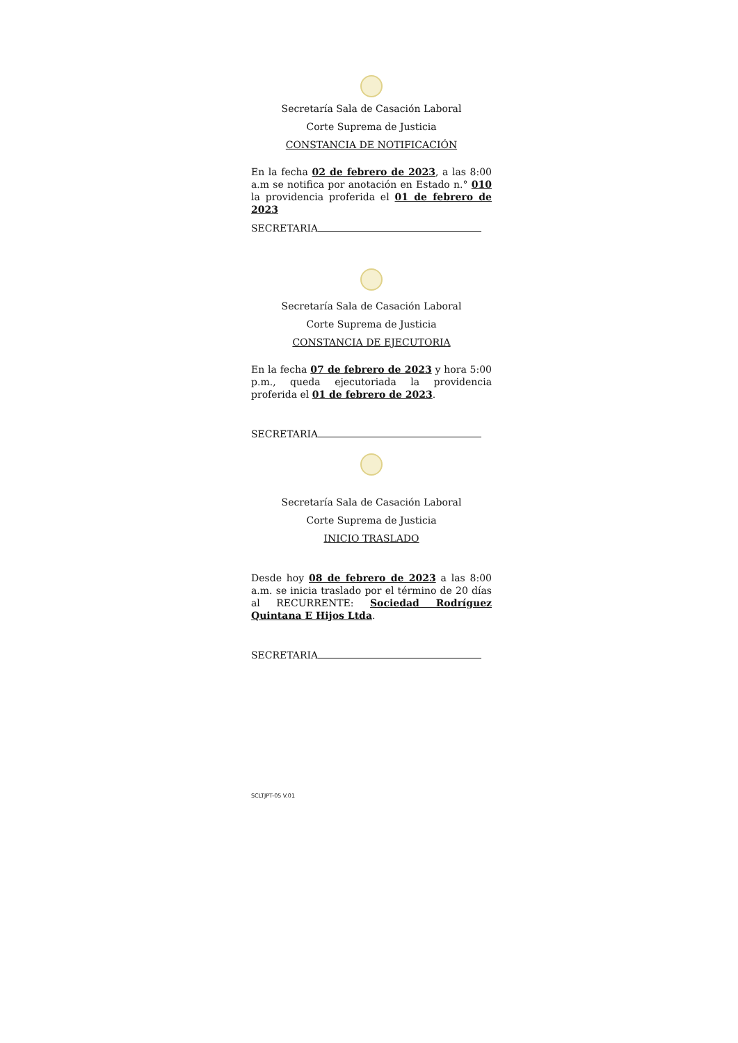Secretaría Sala de Casación Laboral
Corte Suprema de Justicia
CONSTANCIA DE NOTIFICACIÓN
En la fecha 02 de febrero de 2023, a las 8:00 a.m se notifica por anotación en Estado n.° 010 la providencia proferida el 01 de febrero de 2023
SECRETARIA
Secretaría Sala de Casación Laboral
Corte Suprema de Justicia
CONSTANCIA DE EJECUTORIA
En la fecha 07 de febrero de 2023 y hora 5:00 p.m., queda ejecutoriada la providencia proferida el 01 de febrero de 2023.
SECRETARIA
Secretaría Sala de Casación Laboral
Corte Suprema de Justicia
INICIO TRASLADO
Desde hoy 08 de febrero de 2023 a las 8:00 a.m. se inicia traslado por el término de 20 días al RECURRENTE: Sociedad Rodríguez Quintana E Hijos Ltda.
SECRETARIA
SCLTJPT-05 V.01